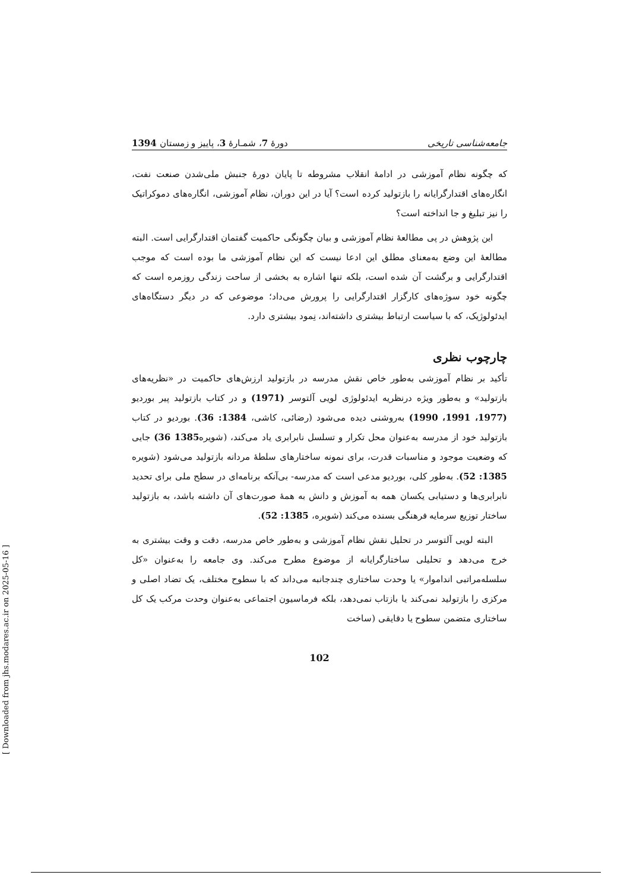جامعه‌شناسی تاریخی دورهٔ 7، شمـارهٔ 3، پاییز و زمستان 1394
که چگونه نظام آموزشی در ادامهٔ انقلاب مشروطه تا پایان دورهٔ جنبش ملی‌شدن صنعت نفت، انگاره‌های اقتدارگرایانه را بازتولید کرده است؟ آیا در این دوران، نظام آموزشی، انگاره‌های دموکراتیک را نیز تبلیغ و جا انداخته است؟
این پژوهش در پی مطالعهٔ نظام آموزشی و بیان چگونگی حاکمیت گفتمان اقتدارگرایی است. البته مطالعهٔ این وضع به‌معنای مطلق این ادعا نیست که این نظام آموزشی ما بوده است که موجب اقتدارگرایی و برگشت آن شده است، بلکه تنها اشاره به بخشی از ساحت زندگی روزمره است که چگونه خود سوژه‌های کارگزار اقتدارگرایی را پرورش می‌داد؛ موضوعی که در دیگر دستگاه‌های ایدئولوژیک، که با سیاست ارتباط بیشتری داشته‌اند، نِمود بیشتری دارد.
چارچوب نظری
تأکید بر نظام آموزشی به‌طور خاص نقش مدرسه در بازتولید ارزش‌های حاکمیت در «نظریه‌های بازتولید» و به‌طور ویژه درنظریه ایدئولوژی لویی آلتوسر (1971) و در کتاب بازتولید پیر بوردیو (1977، 1991، 1990) به‌روشنی دیده می‌شود (رضائی، کاشی، 1384: 36). بوردیو در کتاب بازتولید خود از مدرسه به‌عنوان محل تکرار و تسلسل نابرابری یاد می‌کند، (شویره1385 36) جایی که وضعیت موجود و مناسبات قدرت، برای نمونه ساختارهای سلطهٔ مردانه بازتولید می‌شود (شویره 1385: 52). به‌طور کلی، بوردیو مدعی است که مدرسه- بی‌آنکه برنامه‌ای در سطح ملی برای تحدید نابرابری‌ها و دستیابی یکسان همه به آموزش و دانش به همهٔ صورت‌های آن داشته باشد، به بازتولید ساختار توزیع سرمایه فرهنگی بسنده می‌کند (شویره، 1385: 52).
البته لویی آلتوسر در تحلیل نقش نظام آموزشی و به‌طور خاص مدرسه، دقت و وقت بیشتری به خرج می‌دهد و تحلیلی ساختارگرایانه از موضوع مطرح می‌کند. وی جامعه را به‌عنوان «کل سلسله‌مراتبی انداموار» یا وحدت ساختاری چندجانبه می‌داند که با سطوح مختلف، یک تضاد اصلی و مرکزی را بازتولید نمی‌کند یا بازتاب نمی‌دهد، بلکه فرماسیون اجتماعی به‌عنوان وحدت مرکب یک کل ساختاری متضمن سطوح یا دقایقی (ساخت
102
[ Downloaded from jhs.modares.ac.ir on 2025-05-16 ]